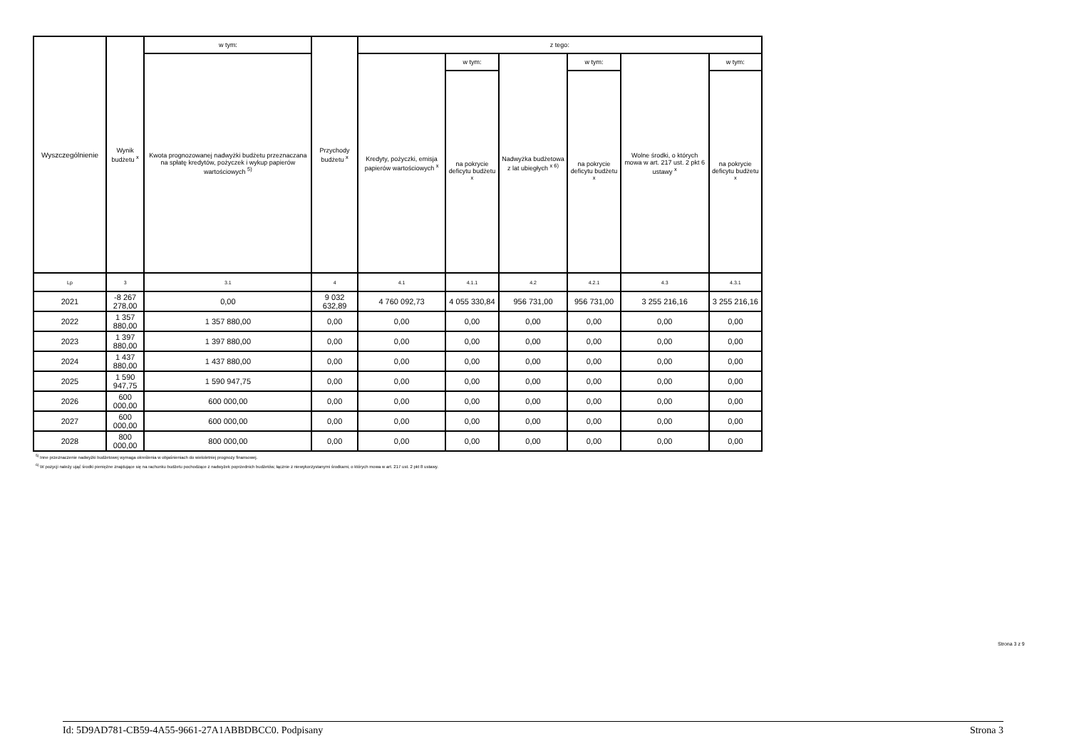| Wyszczególnienie | Wynik budżetu <sup>x</sup> | w tym: | Przychody budżetu <sup>x</sup> | z tego: | | | | | |
| --- | --- | --- | --- | --- | --- | --- | --- | --- | --- |
| | | Kwota prognozowanej nadwyżki budżetu przeznaczana na spłatę kredytów, pożyczek i wykup papierów wartościowych <sup>5)</sup> | | Kredyty, pożyczki, emisja papierów wartościowych <sup>x</sup> | w tym: | Nadwyżka budżetowa z lat ubiegłych <sup>x 6)</sup> | w tym: | Wolne środki, o których mowa w art. 217 ust. 2 pkt 6 ustawy <sup>x</sup> | w tym: |
| | | | | | na pokrycie deficytu budżetu <sup>x</sup> | | na pokrycie deficytu budżetu <sup>x</sup> | | na pokrycie deficytu budżetu <sup>x</sup> |
| Lp | 3 | 3.1 | 4 | 4.1 | 4.1.1 | 4.2 | 4.2.1 | 4.3 | 4.3.1 |
| 2021 | -8 267 278,00 | 0,00 | 9 032 632,89 | 4 760 092,73 | 4 055 330,84 | 956 731,00 | 956 731,00 | 3 255 216,16 | 3 255 216,16 |
| 2022 | 1 357 880,00 | 1 357 880,00 | 0,00 | 0,00 | 0,00 | 0,00 | 0,00 | 0,00 | 0,00 |
| 2023 | 1 397 880,00 | 1 397 880,00 | 0,00 | 0,00 | 0,00 | 0,00 | 0,00 | 0,00 | 0,00 |
| 2024 | 1 437 880,00 | 1 437 880,00 | 0,00 | 0,00 | 0,00 | 0,00 | 0,00 | 0,00 | 0,00 |
| 2025 | 1 590 947,75 | 1 590 947,75 | 0,00 | 0,00 | 0,00 | 0,00 | 0,00 | 0,00 | 0,00 |
| 2026 | 600 000,00 | 600 000,00 | 0,00 | 0,00 | 0,00 | 0,00 | 0,00 | 0,00 | 0,00 |
| 2027 | 600 000,00 | 600 000,00 | 0,00 | 0,00 | 0,00 | 0,00 | 0,00 | 0,00 | 0,00 |
| 2028 | 800 000,00 | 800 000,00 | 0,00 | 0,00 | 0,00 | 0,00 | 0,00 | 0,00 | 0,00 |
<sup>5)</sup> Inne przeznaczenie nadwyżki budżetowej wymaga określenia w objaśnieniach do wieloletniej prognozy finansowej.
<sup>6)</sup> W pozycji należy ująć środki pieniężne znajdujące się na rachunku budżetu pochodzące z nadwyżek poprzednich budżetów, łącznie z niewykorzystanymi środkami, o których mowa w art. 217 ust. 2 pkt 8 ustawy.
Strona 3 z 9
Id: 5D9AD781-CB59-4A55-9661-27A1ABBDBCC0. Podpisany Strona 3